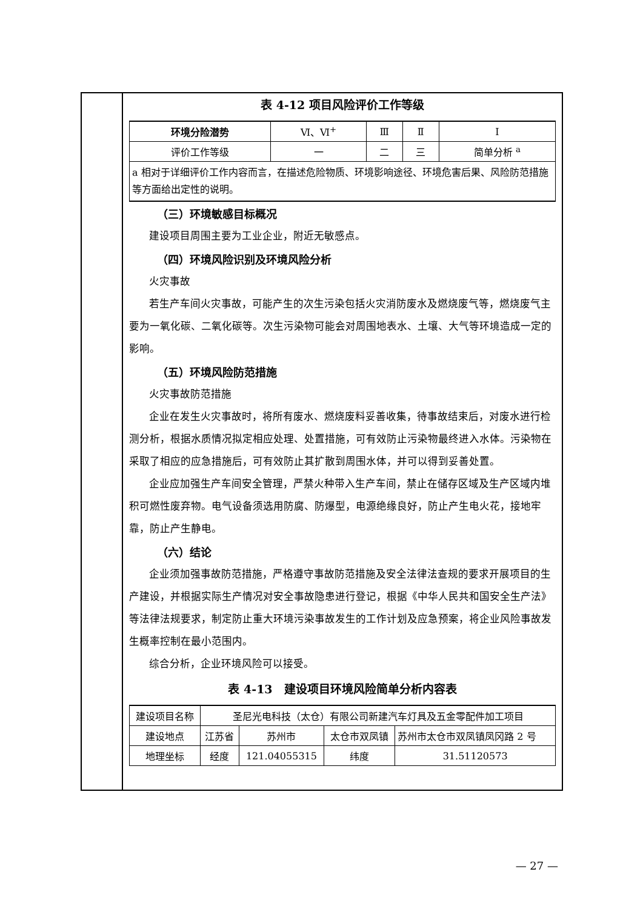表 4-12 项目风险评价工作等级
| 环境分险潜势 | Ⅵ、Ⅵ<sup>+</sup> | Ⅲ | Ⅱ | Ⅰ |
| 评价工作等级 | 一 | 二 | 三 | 简单分析 <sup>a</sup> |
| a 相对于详细评价工作内容而言，在描述危险物质、环境影响途径、环境危害后果、风险防范措施等方面给出定性的说明。 | | | | |
（三）环境敏感目标概况
建设项目周围主要为工业企业，附近无敏感点。
（四）环境风险识别及环境风险分析
火灾事故
若生产车间火灾事故，可能产生的次生污染包括火灾消防废水及燃烧废气等，燃烧废气主要为一氧化碳、二氧化碳等。次生污染物可能会对周围地表水、土壤、大气等环境造成一定的影响。
（五）环境风险防范措施
火灾事故防范措施
企业在发生火灾事故时，将所有废水、燃烧废料妥善收集，待事故结束后，对废水进行检测分析，根据水质情况拟定相应处理、处置措施，可有效防止污染物最终进入水体。污染物在采取了相应的应急措施后，可有效防止其扩散到周围水体，并可以得到妥善处置。
企业应加强生产车间安全管理，严禁火种带入生产车间，禁止在储存区域及生产区域内堆积可燃性废弃物。电气设备须选用防腐、防爆型，电源绝缘良好，防止产生电火花，接地牢靠，防止产生静电。
（六）结论
企业须加强事故防范措施，严格遵守事故防范措施及安全法律法查规的要求开展项目的生产建设，并根据实际生产情况对安全事故隐患进行登记，根据《中华人民共和国安全生产法》等法律法规要求，制定防止重大环境污染事故发生的工作计划及应急预案，将企业风险事故发生概率控制在最小范围内。
综合分析，企业环境风险可以接受。
表 4-13　建设项目环境风险简单分析内容表
| 建设项目名称 | 圣尼光电科技（太仓）有限公司新建汽车灯具及五金零配件加工项目 | | | | |
| 建设地点 | 江苏省 | 苏州市 | 太仓市双凤镇 | | 苏州市太仓市双凤镇凤冈路 2 号 |
| 地理坐标 | 经度 | 121.04055315 | | 纬度 | 31.51120573 |
— 27 —